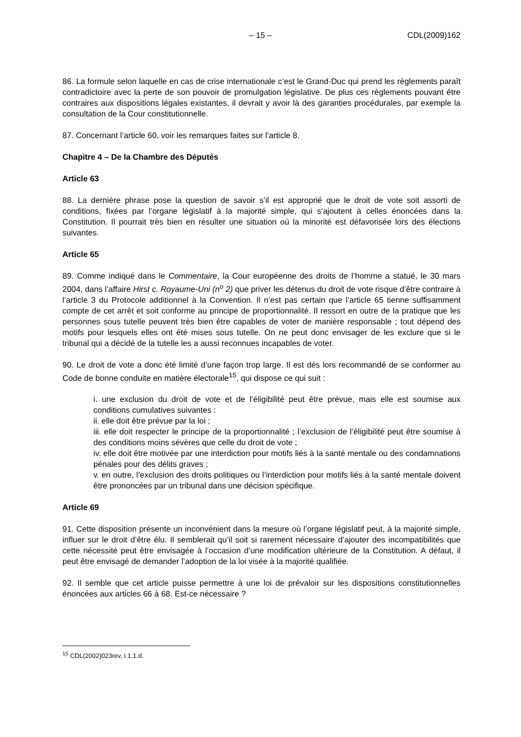– 15 – CDL(2009)162
86. La formule selon laquelle en cas de crise internationale c’est le Grand-Duc qui prend les règlements paraît contradictoire avec la perte de son pouvoir de promulgation législative. De plus ces règlements pouvant être contraires aux dispositions légales existantes, il devrait y avoir là des garanties procédurales, par exemple la consultation de la Cour constitutionnelle.
87. Concernant l’article 60, voir les remarques faites sur l’article 8.
Chapitre 4 – De la Chambre des Députés
Article 63
88. La dernière phrase pose la question de savoir s’il est approprié que le droit de vote soit assorti de conditions, fixées par l’organe législatif à la majorité simple, qui s’ajoutent à celles énoncées dans la Constitution. Il pourrait très bien en résulter une situation où la minorité est défavorisée lors des élections suivantes.
Article 65
89. Comme indiqué dans le Commentaire, la Cour européenne des droits de l’homme a statué, le 30 mars 2004, dans l’affaire Hirst c. Royaume-Uni (n<sup>o</sup> 2) que priver les détenus du droit de vote risque d’être contraire à l’article 3 du Protocole additionnel à la Convention. Il n’est pas certain que l’article 65 tienne suffisamment compte de cet arrêt et soit conforme au principe de proportionnalité. Il ressort en outre de la pratique que les personnes sous tutelle peuvent très bien être capables de voter de manière responsable ; tout dépend des motifs pour lesquels elles ont été mises sous tutelle. On ne peut donc envisager de les exclure que si le tribunal qui a décidé de la tutelle les a aussi reconnues incapables de voter.
90. Le droit de vote a donc été limité d’une façon trop large. Il est dès lors recommandé de se conformer au Code de bonne conduite en matière électorale<sup>15</sup>, qui dispose ce qui suit :
i. une exclusion du droit de vote et de l’éligibilité peut être prévue, mais elle est soumise aux conditions cumulatives suivantes :
ii. elle doit être prévue par la loi ;
iii. elle doit respecter le principe de la proportionnalité ; l’exclusion de l’éligibilité peut être soumise à des conditions moins sévères que celle du droit de vote ;
iv. elle doit être motivée par une interdiction pour motifs liés à la santé mentale ou des condamnations pénales pour des délits graves ;
v. en outre, l’exclusion des droits politiques ou l’interdiction pour motifs liés à la santé mentale doivent être prononcées par un tribunal dans une décision spécifique.
Article 69
91. Cette disposition présente un inconvénient dans la mesure où l’organe législatif peut, à la majorité simple, influer sur le droit d’être élu. Il semblerait qu’il soit si rarement nécessaire d’ajouter des incompatibilités que cette nécessité peut être envisagée à l’occasion d’une modification ultérieure de la Constitution. A défaut, il peut être envisagé de demander l’adoption de la loi visée à la majorité qualifiée.
92. Il semble que cet article puisse permettre à une loi de prévaloir sur les dispositions constitutionnelles énoncées aux articles 66 à 68. Est-ce nécessaire ?
<sup>15</sup> CDL(2002)023rev, I.1.1.d.